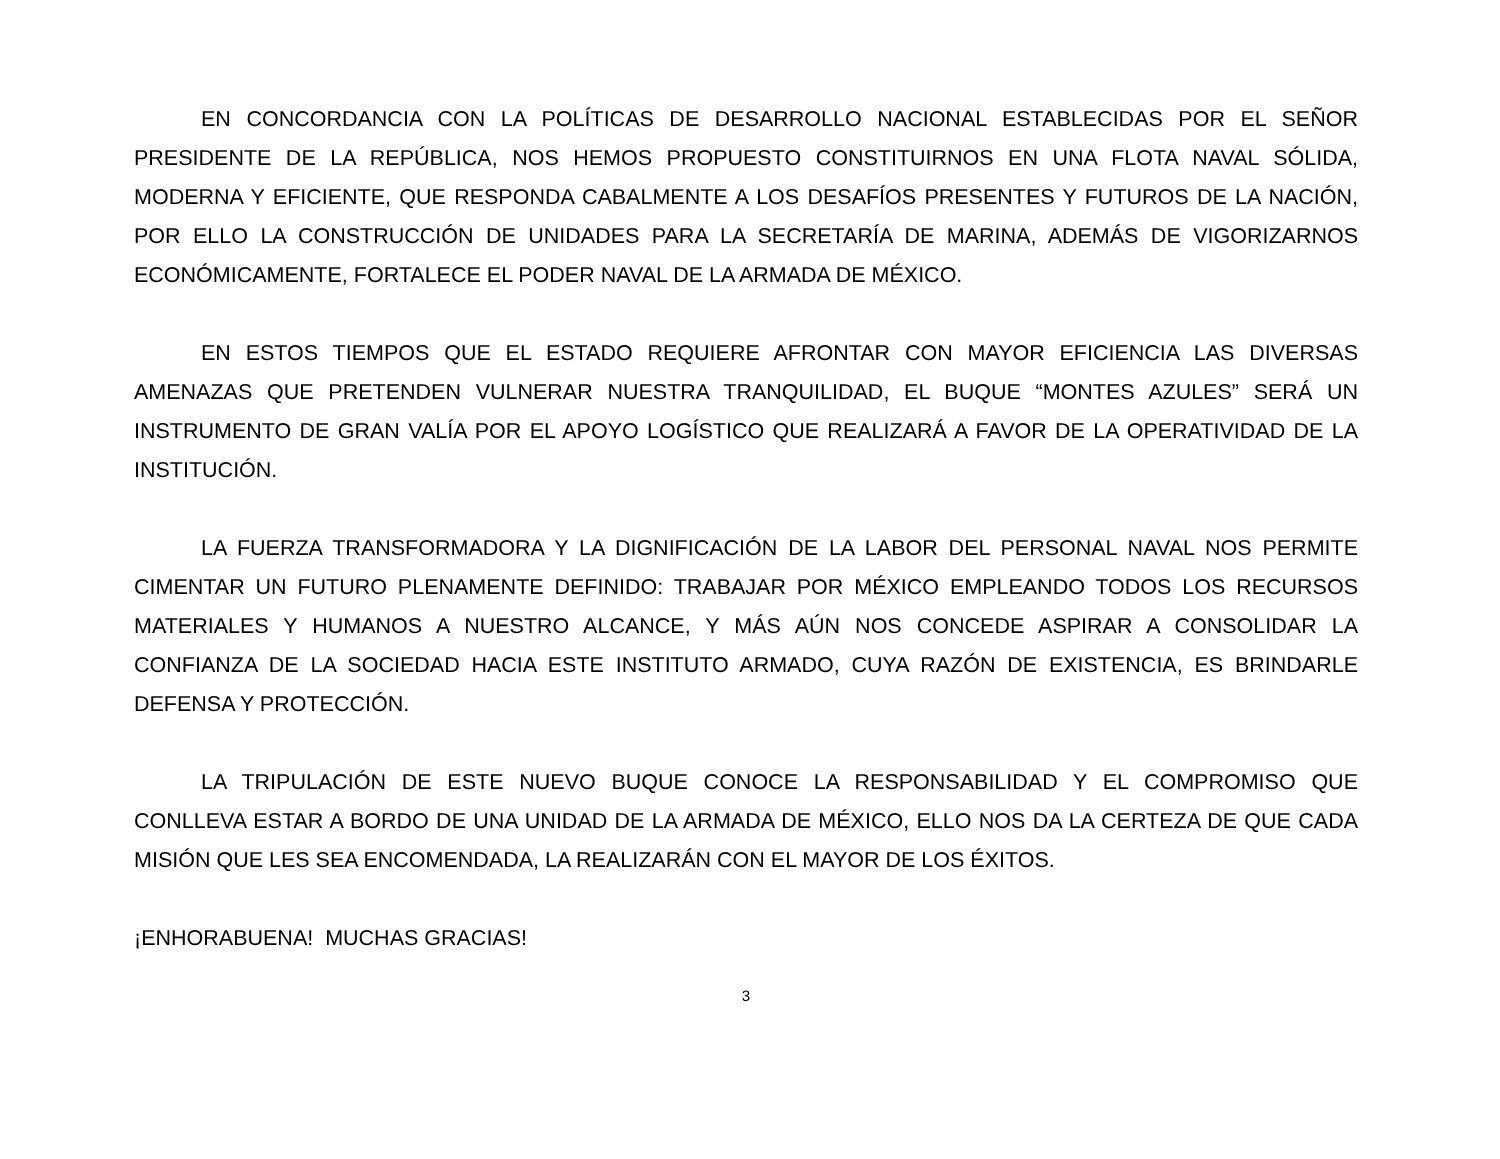EN CONCORDANCIA CON LA POLÍTICAS DE DESARROLLO NACIONAL ESTABLECIDAS POR EL SEÑOR PRESIDENTE DE LA REPÚBLICA, NOS HEMOS PROPUESTO CONSTITUIRNOS EN UNA FLOTA NAVAL SÓLIDA, MODERNA Y EFICIENTE, QUE RESPONDA CABALMENTE A LOS DESAFÍOS PRESENTES Y FUTUROS DE LA NACIÓN, POR ELLO LA CONSTRUCCIÓN DE UNIDADES PARA LA SECRETARÍA DE MARINA, ADEMÁS DE VIGORIZARNOS ECONÓMICAMENTE, FORTALECE EL PODER NAVAL DE LA ARMADA DE MÉXICO.
EN ESTOS TIEMPOS QUE EL ESTADO REQUIERE AFRONTAR CON MAYOR EFICIENCIA LAS DIVERSAS AMENAZAS QUE PRETENDEN VULNERAR NUESTRA TRANQUILIDAD, EL BUQUE “MONTES AZULES” SERÁ UN INSTRUMENTO DE GRAN VALÍA POR EL APOYO LOGÍSTICO QUE REALIZARÁ A FAVOR DE LA OPERATIVIDAD DE LA INSTITUCIÓN.
LA FUERZA TRANSFORMADORA Y LA DIGNIFICACIÓN DE LA LABOR DEL PERSONAL NAVAL NOS PERMITE CIMENTAR UN FUTURO PLENAMENTE DEFINIDO: TRABAJAR POR MÉXICO EMPLEANDO TODOS LOS RECURSOS MATERIALES Y HUMANOS A NUESTRO ALCANCE, Y MÁS AÚN NOS CONCEDE ASPIRAR A CONSOLIDAR LA CONFIANZA DE LA SOCIEDAD HACIA ESTE INSTITUTO ARMADO, CUYA RAZÓN DE EXISTENCIA, ES BRINDARLE DEFENSA Y PROTECCIÓN.
LA TRIPULACIÓN DE ESTE NUEVO BUQUE CONOCE LA RESPONSABILIDAD Y EL COMPROMISO QUE CONLLEVA ESTAR A BORDO DE UNA UNIDAD DE LA ARMADA DE MÉXICO, ELLO NOS DA LA CERTEZA DE QUE CADA MISIÓN QUE LES SEA ENCOMENDADA, LA REALIZARÁN CON EL MAYOR DE LOS ÉXITOS.
¡ENHORABUENA! MUCHAS GRACIAS!
3